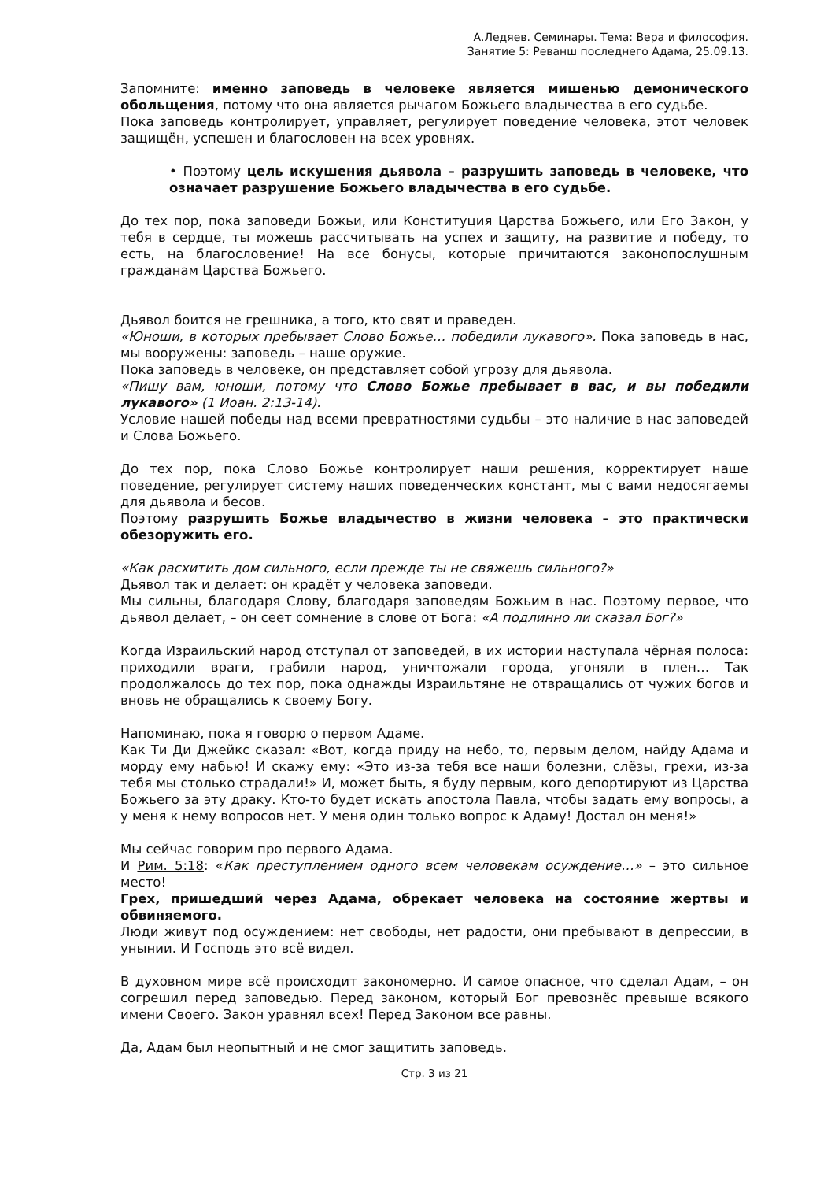А.Ледяев. Семинары. Тема: Вера и философия.
Занятие 5: Реванш последнего Адама, 25.09.13.
Запомните: именно заповедь в человеке является мишенью демонического обольщения, потому что она является рычагом Божьего владычества в его судьбе.
Пока заповедь контролирует, управляет, регулирует поведение человека, этот человек защищён, успешен и благословен на всех уровнях.
• Поэтому цель искушения дьявола – разрушить заповедь в человеке, что означает разрушение Божьего владычества в его судьбе.
До тех пор, пока заповеди Божьи, или Конституция Царства Божьего, или Его Закон, у тебя в сердце, ты можешь рассчитывать на успех и защиту, на развитие и победу, то есть, на благословение! На все бонусы, которые причитаются законопослушным гражданам Царства Божьего.
Дьявол боится не грешника, а того, кто свят и праведен.
«Юноши, в которых пребывает Слово Божье… победили лукавого». Пока заповедь в нас, мы вооружены: заповедь – наше оружие.
Пока заповедь в человеке, он представляет собой угрозу для дьявола.
«Пишу вам, юноши, потому что Слово Божье пребывает в вас, и вы победили лукавого» (1 Иоан. 2:13-14).
Условие нашей победы над всеми превратностями судьбы – это наличие в нас заповедей и Слова Божьего.
До тех пор, пока Слово Божье контролирует наши решения, корректирует наше поведение, регулирует систему наших поведенческих констант, мы с вами недосягаемы для дьявола и бесов.
Поэтому разрушить Божье владычество в жизни человека – это практически обезоружить его.
«Как расхитить дом сильного, если прежде ты не свяжешь сильного?»
Дьявол так и делает: он крадёт у человека заповеди.
Мы сильны, благодаря Слову, благодаря заповедям Божьим в нас. Поэтому первое, что дьявол делает, – он сеет сомнение в слове от Бога: «А подлинно ли сказал Бог?»
Когда Израильский народ отступал от заповедей, в их истории наступала чёрная полоса: приходили враги, грабили народ, уничтожали города, угоняли в плен… Так продолжалось до тех пор, пока однажды Израильтяне не отвращались от чужих богов и вновь не обращались к своему Богу.
Напоминаю, пока я говорю о первом Адаме.
Как Ти Ди Джейкс сказал: «Вот, когда приду на небо, то, первым делом, найду Адама и морду ему набью! И скажу ему: «Это из-за тебя все наши болезни, слёзы, грехи, из-за тебя мы столько страдали!» И, может быть, я буду первым, кого депортируют из Царства Божьего за эту драку. Кто-то будет искать апостола Павла, чтобы задать ему вопросы, а у меня к нему вопросов нет. У меня один только вопрос к Адаму! Достал он меня!»
Мы сейчас говорим про первого Адама.
И Рим. 5:18: «Как преступлением одного всем человекам осуждение…» – это сильное место!
Грех, пришедший через Адама, обрекает человека на состояние жертвы и обвиняемого.
Люди живут под осуждением: нет свободы, нет радости, они пребывают в депрессии, в унынии. И Господь это всё видел.
В духовном мире всё происходит закономерно. И самое опасное, что сделал Адам, – он согрешил перед заповедью. Перед законом, который Бог превознёс превыше всякого имени Своего. Закон уравнял всех! Перед Законом все равны.
Да, Адам был неопытный и не смог защитить заповедь.
Стр. 3 из 21